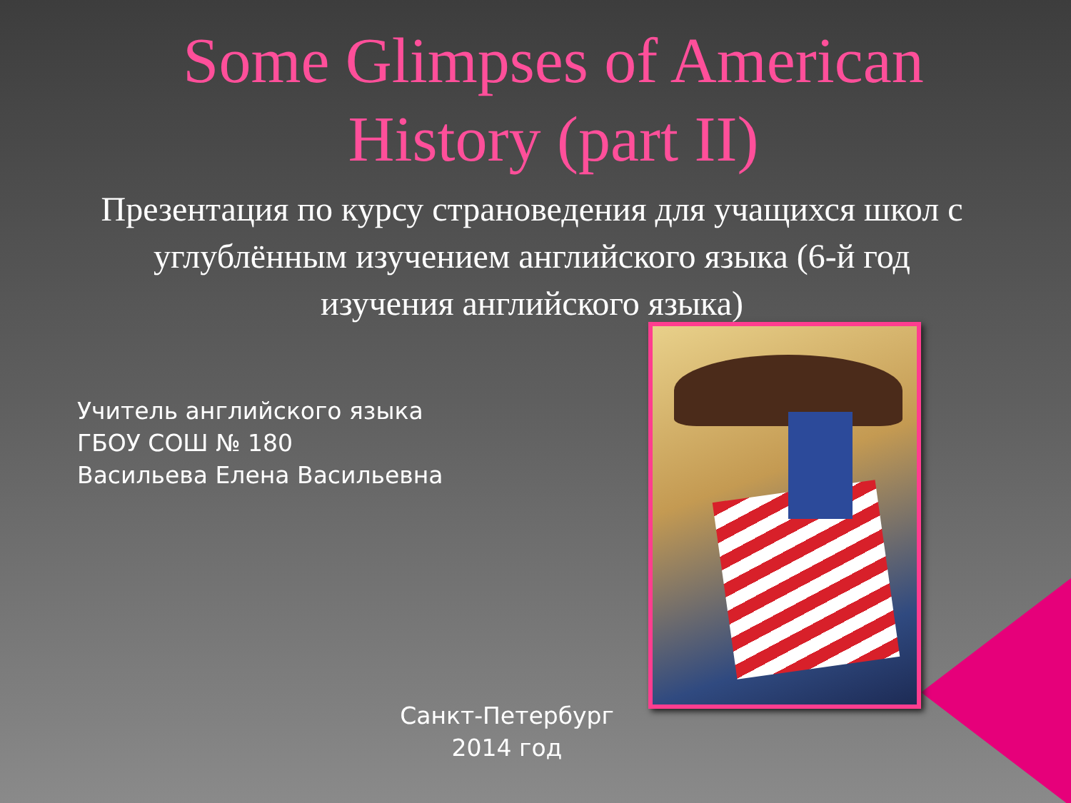Some Glimpses of American History (part II)
Презентация по курсу страноведения для учащихся школ с углублённым изучением английского языка (6-й год изучения английского языка)
Учитель английского языка
ГБОУ СОШ № 180
Васильева Елена Васильевна
Санкт-Петербург
2014 год